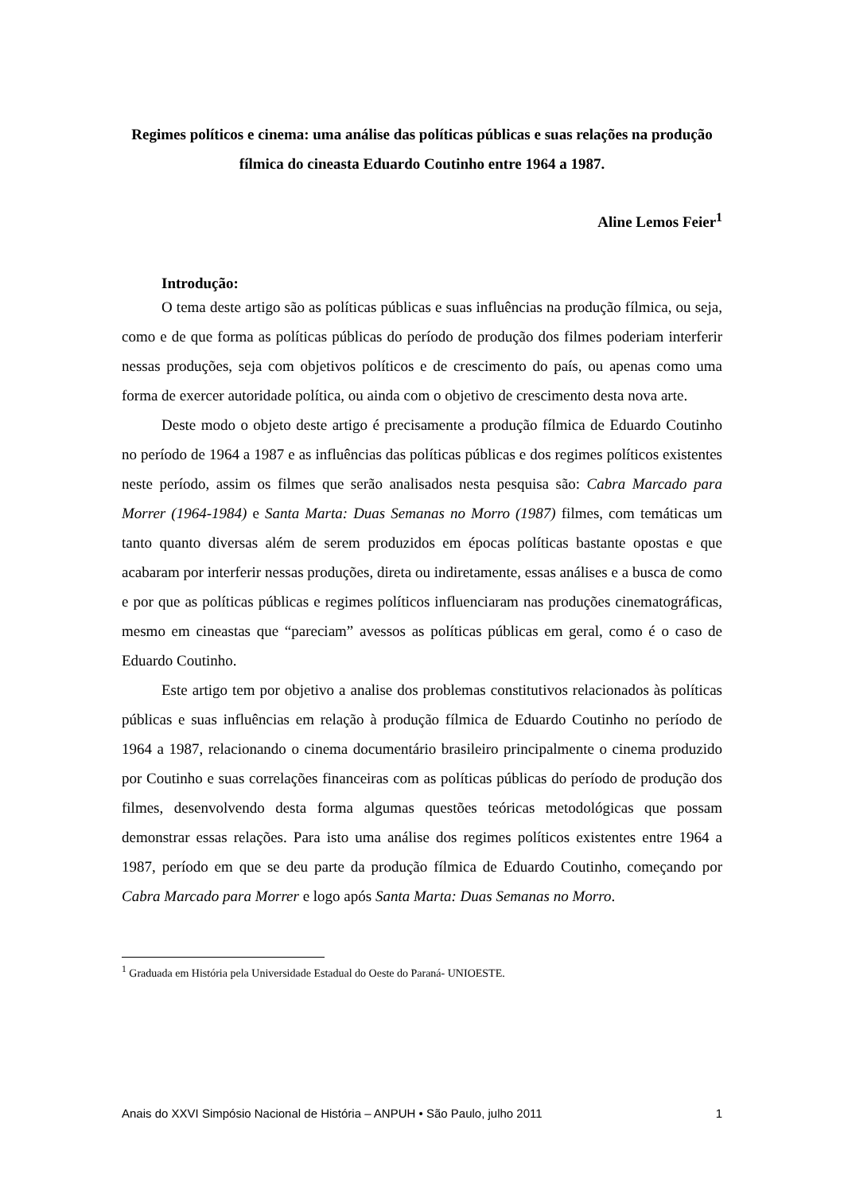Regimes políticos e cinema: uma análise das políticas públicas e suas relações na produção fílmica do cineasta Eduardo Coutinho entre 1964 a 1987.
Aline Lemos Feier<sup>1</sup>
Introdução:
O tema deste artigo são as políticas públicas e suas influências na produção fílmica, ou seja, como e de que forma as políticas públicas do período de produção dos filmes poderiam interferir nessas produções, seja com objetivos políticos e de crescimento do país, ou apenas como uma forma de exercer autoridade política, ou ainda com o objetivo de crescimento desta nova arte.
Deste modo o objeto deste artigo é precisamente a produção fílmica de Eduardo Coutinho no período de 1964 a 1987 e as influências das políticas públicas e dos regimes políticos existentes neste período, assim os filmes que serão analisados nesta pesquisa são: Cabra Marcado para Morrer (1964-1984) e Santa Marta: Duas Semanas no Morro (1987) filmes, com temáticas um tanto quanto diversas além de serem produzidos em épocas políticas bastante opostas e que acabaram por interferir nessas produções, direta ou indiretamente, essas análises e a busca de como e por que as políticas públicas e regimes políticos influenciaram nas produções cinematográficas, mesmo em cineastas que “pareciam” avessos as políticas públicas em geral, como é o caso de Eduardo Coutinho.
Este artigo tem por objetivo a analise dos problemas constitutivos relacionados às políticas públicas e suas influências em relação à produção fílmica de Eduardo Coutinho no período de 1964 a 1987, relacionando o cinema documentário brasileiro principalmente o cinema produzido por Coutinho e suas correlações financeiras com as políticas públicas do período de produção dos filmes, desenvolvendo desta forma algumas questões teóricas metodológicas que possam demonstrar essas relações. Para isto uma análise dos regimes políticos existentes entre 1964 a 1987, período em que se deu parte da produção fílmica de Eduardo Coutinho, começando por Cabra Marcado para Morrer e logo após Santa Marta: Duas Semanas no Morro.
<sup>1</sup> Graduada em História pela Universidade Estadual do Oeste do Paraná- UNIOESTE.
Anais do XXVI Simpósio Nacional de História – ANPUH • São Paulo, julho 2011 1